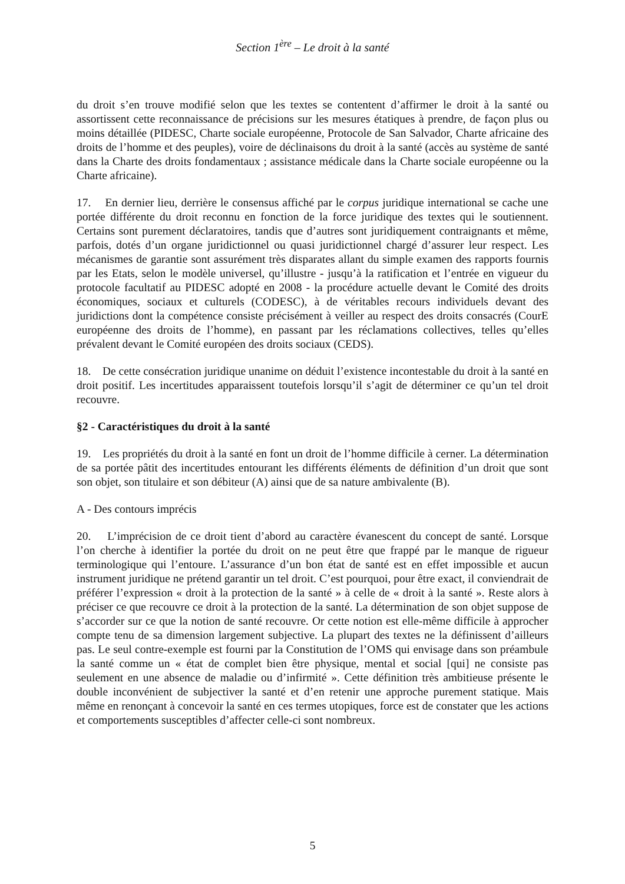Section 1<sup>ère</sup> – Le droit à la santé
du droit s’en trouve modifié selon que les textes se contentent d’affirmer le droit à la santé ou assortissent cette reconnaissance de précisions sur les mesures étatiques à prendre, de façon plus ou moins détaillée (PIDESC, Charte sociale européenne, Protocole de San Salvador, Charte africaine des droits de l’homme et des peuples), voire de déclinaisons du droit à la santé (accès au système de santé dans la Charte des droits fondamentaux ; assistance médicale dans la Charte sociale européenne ou la Charte africaine).
17. En dernier lieu, derrière le consensus affiché par le corpus juridique international se cache une portée différente du droit reconnu en fonction de la force juridique des textes qui le soutiennent. Certains sont purement déclaratoires, tandis que d’autres sont juridiquement contraignants et même, parfois, dotés d’un organe juridictionnel ou quasi juridictionnel chargé d’assurer leur respect. Les mécanismes de garantie sont assurément très disparates allant du simple examen des rapports fournis par les Etats, selon le modèle universel, qu’illustre - jusqu’à la ratification et l’entrée en vigueur du protocole facultatif au PIDESC adopté en 2008 - la procédure actuelle devant le Comité des droits économiques, sociaux et culturels (CODESC), à de véritables recours individuels devant des juridictions dont la compétence consiste précisément à veiller au respect des droits consacrés (CourE européenne des droits de l’homme), en passant par les réclamations collectives, telles qu’elles prévalent devant le Comité européen des droits sociaux (CEDS).
18. De cette consécration juridique unanime on déduit l’existence incontestable du droit à la santé en droit positif. Les incertitudes apparaissent toutefois lorsqu’il s’agit de déterminer ce qu’un tel droit recouvre.
§2 - Caractéristiques du droit à la santé
19. Les propriétés du droit à la santé en font un droit de l’homme difficile à cerner. La détermination de sa portée pâtit des incertitudes entourant les différents éléments de définition d’un droit que sont son objet, son titulaire et son débiteur (A) ainsi que de sa nature ambivalente (B).
A - Des contours imprécis
20. L’imprécision de ce droit tient d’abord au caractère évanescent du concept de santé. Lorsque l’on cherche à identifier la portée du droit on ne peut être que frappé par le manque de rigueur terminologique qui l’entoure. L’assurance d’un bon état de santé est en effet impossible et aucun instrument juridique ne prétend garantir un tel droit. C’est pourquoi, pour être exact, il conviendrait de préférer l’expression « droit à la protection de la santé » à celle de « droit à la santé ». Reste alors à préciser ce que recouvre ce droit à la protection de la santé. La détermination de son objet suppose de s’accorder sur ce que la notion de santé recouvre. Or cette notion est elle-même difficile à approcher compte tenu de sa dimension largement subjective. La plupart des textes ne la définissent d’ailleurs pas. Le seul contre-exemple est fourni par la Constitution de l’OMS qui envisage dans son préambule la santé comme un « état de complet bien être physique, mental et social [qui] ne consiste pas seulement en une absence de maladie ou d’infirmité ». Cette définition très ambitieuse présente le double inconvénient de subjectiver la santé et d’en retenir une approche purement statique. Mais même en renonçant à concevoir la santé en ces termes utopiques, force est de constater que les actions et comportements susceptibles d’affecter celle-ci sont nombreux.
5